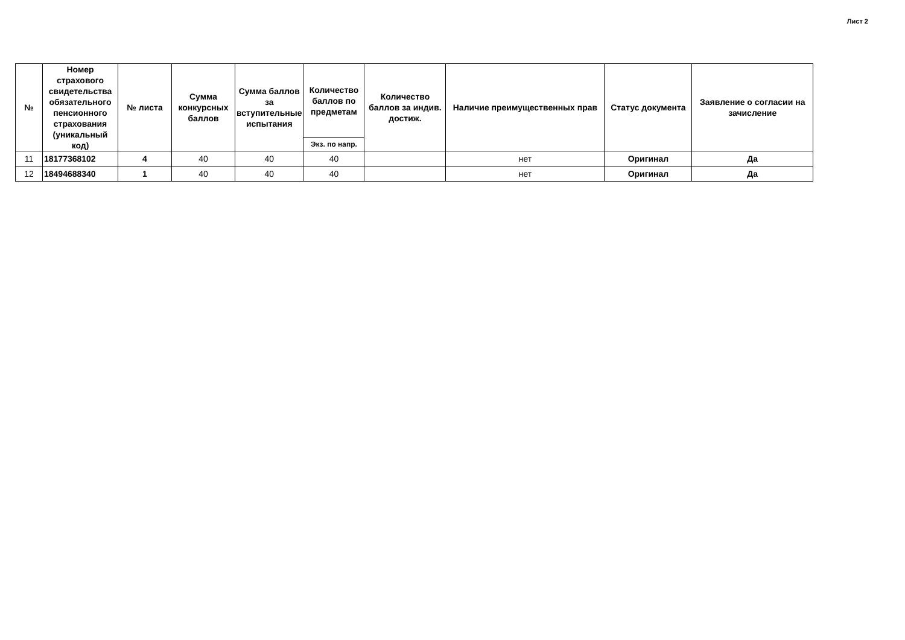Лист 2
| № | Номер страхового свидетельства обязательного пенсионного страхования (уникальный код) | № листа | Сумма конкурсных баллов | Сумма баллов за вступительные испытания | Количество баллов по предметам | Количество баллов за индив. достиж. | Наличие преимущественных прав | Статус документа | Заявление о согласии на зачисление |
| --- | --- | --- | --- | --- | --- | --- | --- | --- | --- |
| | | | | | Экз. по напр. | | | | |
| 11 | 18177368102 | 4 | 40 | 40 | 40 | | нет | Оригинал | Да |
| 12 | 18494688340 | 1 | 40 | 40 | 40 | | нет | Оригинал | Да |